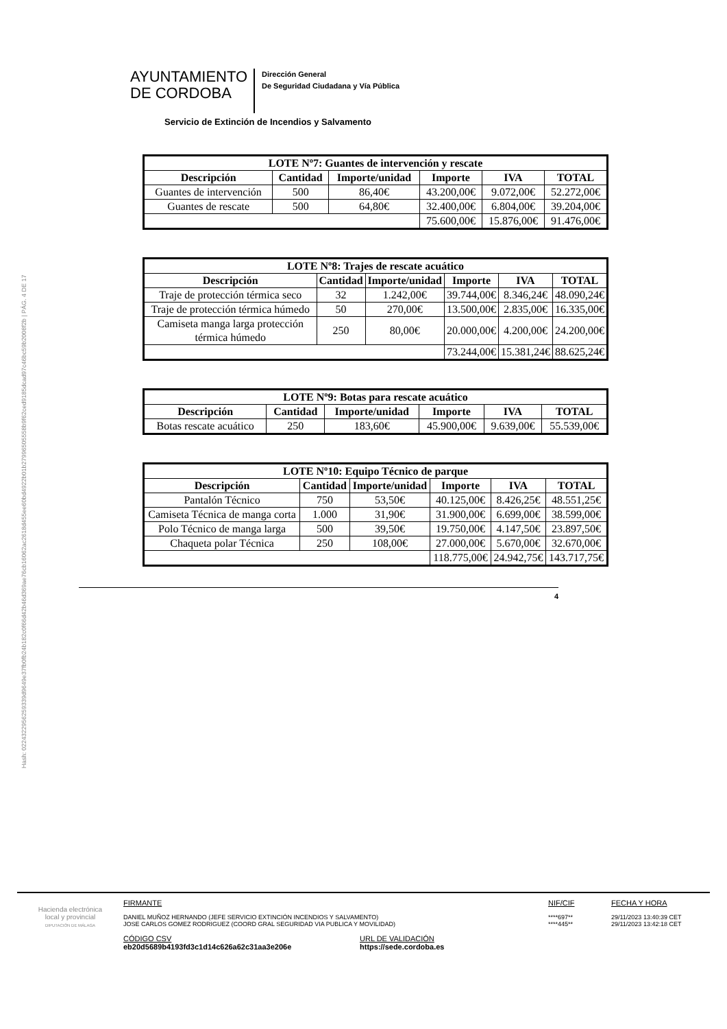Hash: 0224322956259339d9649e37fb0fb24b182c0f66d42b46d369ae76cb16062ac2618d455ee60bd4922b01b27996505558b9f62ced9185dcad97c46bc59b2008f2b | PÁG. 4 DE 17
AYUNTAMIENTO
DE CORDOBA
Dirección General
De Seguridad Ciudadana y Vía Pública
Servicio de Extinción de Incendios y Salvamento
| LOTE Nº7: Guantes de intervención y rescate | | | | | |
| --- | --- | --- | --- | --- | --- |
| Descripción | Cantidad | Importe/unidad | Importe | IVA | TOTAL |
| Guantes de intervención | 500 | 86,40€ | 43.200,00€ | 9.072,00€ | 52.272,00€ |
| Guantes de rescate | 500 | 64,80€ | 32.400,00€ | 6.804,00€ | 39.204,00€ |
| | | | 75.600,00€ | 15.876,00€ | 91.476,00€ |
| LOTE Nº8: Trajes de rescate acuático | | | | | |
| --- | --- | --- | --- | --- | --- |
| Descripción | Cantidad | Importe/unidad | Importe | IVA | TOTAL |
| Traje de protección térmica seco | 32 | 1.242,00€ | 39.744,00€ | 8.346,24€ | 48.090,24€ |
| Traje de protección térmica húmedo | 50 | 270,00€ | 13.500,00€ | 2.835,00€ | 16.335,00€ |
| Camiseta manga larga protección térmica húmedo | 250 | 80,00€ | 20.000,00€ | 4.200,00€ | 24.200,00€ |
| | | | 73.244,00€ | 15.381,24€ | 88.625,24€ |
| LOTE Nº9: Botas para rescate acuático | | | | | |
| --- | --- | --- | --- | --- | --- |
| Descripción | Cantidad | Importe/unidad | Importe | IVA | TOTAL |
| Botas rescate acuático | 250 | 183,60€ | 45.900,00€ | 9.639,00€ | 55.539,00€ |
| LOTE Nº10: Equipo Técnico de parque | | | | | |
| --- | --- | --- | --- | --- | --- |
| Descripción | Cantidad | Importe/unidad | Importe | IVA | TOTAL |
| Pantalón Técnico | 750 | 53,50€ | 40.125,00€ | 8.426,25€ | 48.551,25€ |
| Camiseta Técnica de manga corta | 1.000 | 31,90€ | 31.900,00€ | 6.699,00€ | 38.599,00€ |
| Polo Técnico de manga larga | 500 | 39,50€ | 19.750,00€ | 4.147,50€ | 23.897,50€ |
| Chaqueta polar Técnica | 250 | 108,00€ | 27.000,00€ | 5.670,00€ | 32.670,00€ |
| | | | 118.775,00€ | 24.942,75€ | 143.717,75€ |
4
Hacienda electrónica
local y provincial
DIPUTACIÓN DE MÁLAGA
FIRMANTE
DANIEL MUÑOZ HERNANDO (JEFE SERVICIO EXTINCIÓN INCENDIOS Y SALVAMENTO)
JOSE CARLOS GOMEZ RODRIGUEZ (COORD GRAL SEGURIDAD VIA PUBLICA Y MOVILIDAD)
CÓDIGO CSV
eb20d5689b4193fd3c1d14c626a62c31aa3e206e
URL DE VALIDACIÓN
https://sede.cordoba.es
NIF/CIF
****697**
****445**
FECHA Y HORA
29/11/2023 13:40:39 CET
29/11/2023 13:42:18 CET